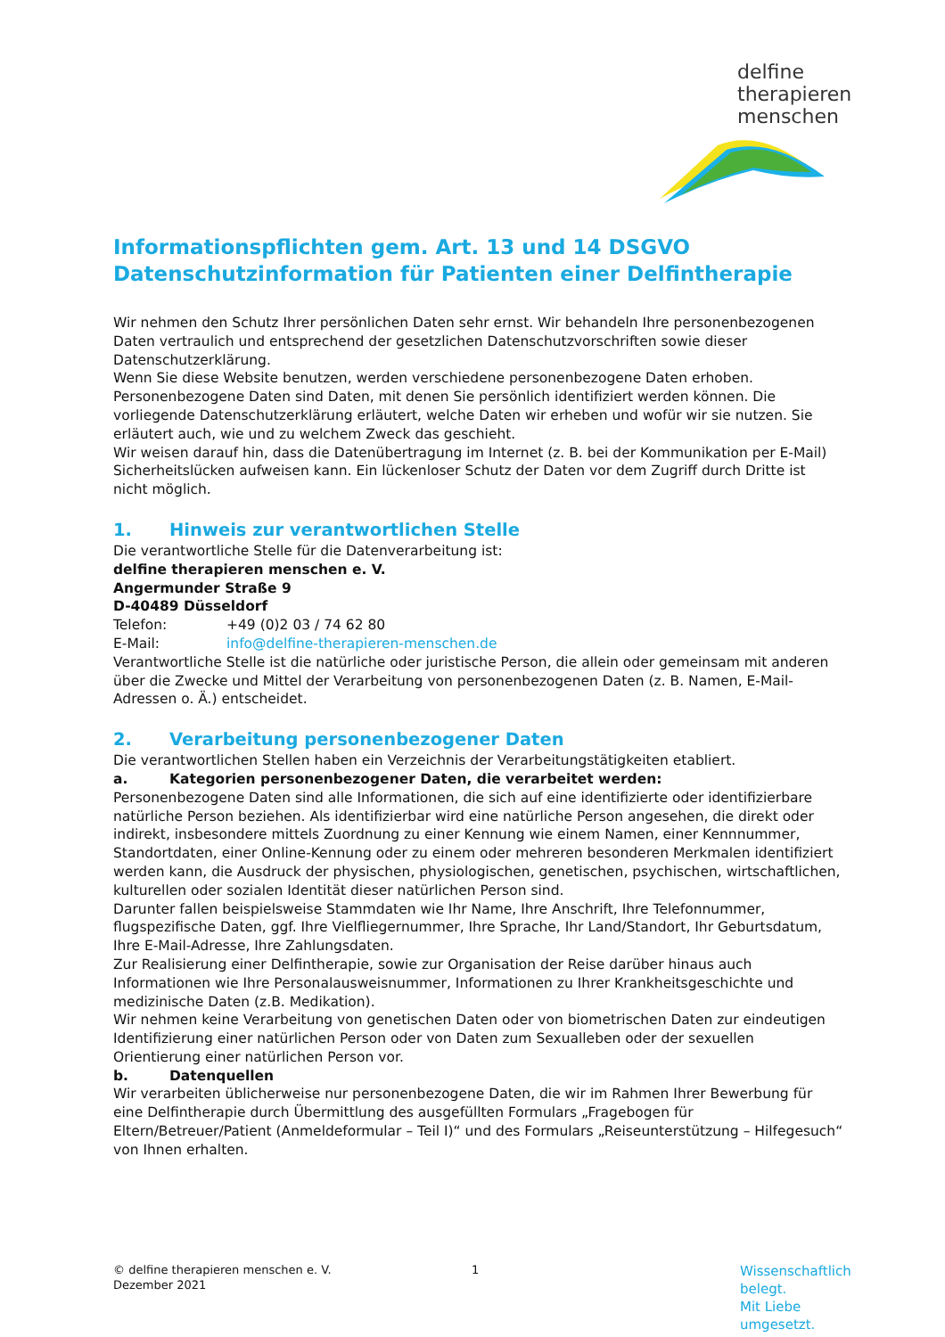delfine
therapieren
menschen
Informationspflichten gem. Art. 13 und 14 DSGVO
Datenschutzinformation für Patienten einer Delfintherapie
Wir nehmen den Schutz Ihrer persönlichen Daten sehr ernst. Wir behandeln Ihre personenbezogenen Daten vertraulich und entsprechend der gesetzlichen Datenschutzvorschriften sowie dieser Datenschutzerklärung.
Wenn Sie diese Website benutzen, werden verschiedene personenbezogene Daten erhoben. Personenbezogene Daten sind Daten, mit denen Sie persönlich identifiziert werden können. Die vorliegende Datenschutzerklärung erläutert, welche Daten wir erheben und wofür wir sie nutzen. Sie erläutert auch, wie und zu welchem Zweck das geschieht.
Wir weisen darauf hin, dass die Datenübertragung im Internet (z. B. bei der Kommunikation per E-Mail) Sicherheitslücken aufweisen kann. Ein lückenloser Schutz der Daten vor dem Zugriff durch Dritte ist nicht möglich.
1. Hinweis zur verantwortlichen Stelle
Die verantwortliche Stelle für die Datenverarbeitung ist:
delfine therapieren menschen e. V.
Angermunder Straße 9
D-40489 Düsseldorf
Telefon: +49 (0)2 03 / 74 62 80
E-Mail: info@delfine-therapieren-menschen.de
Verantwortliche Stelle ist die natürliche oder juristische Person, die allein oder gemeinsam mit anderen über die Zwecke und Mittel der Verarbeitung von personenbezogenen Daten (z. B. Namen, E-Mail-Adressen o. Ä.) entscheidet.
2. Verarbeitung personenbezogener Daten
Die verantwortlichen Stellen haben ein Verzeichnis der Verarbeitungstätigkeiten etabliert.
a. Kategorien personenbezogener Daten, die verarbeitet werden:
Personenbezogene Daten sind alle Informationen, die sich auf eine identifizierte oder identifizierbare natürliche Person beziehen. Als identifizierbar wird eine natürliche Person angesehen, die direkt oder indirekt, insbesondere mittels Zuordnung zu einer Kennung wie einem Namen, einer Kennnummer, Standortdaten, einer Online-Kennung oder zu einem oder mehreren besonderen Merkmalen identifiziert werden kann, die Ausdruck der physischen, physiologischen, genetischen, psychischen, wirtschaftlichen, kulturellen oder sozialen Identität dieser natürlichen Person sind.
Darunter fallen beispielsweise Stammdaten wie Ihr Name, Ihre Anschrift, Ihre Telefonnummer, flugspezifische Daten, ggf. Ihre Vielfliegernummer, Ihre Sprache, Ihr Land/Standort, Ihr Geburtsdatum, Ihre E-Mail-Adresse, Ihre Zahlungsdaten.
Zur Realisierung einer Delfintherapie, sowie zur Organisation der Reise darüber hinaus auch Informationen wie Ihre Personalausweisnummer, Informationen zu Ihrer Krankheitsgeschichte und medizinische Daten (z.B. Medikation).
Wir nehmen keine Verarbeitung von genetischen Daten oder von biometrischen Daten zur eindeutigen Identifizierung einer natürlichen Person oder von Daten zum Sexualleben oder der sexuellen Orientierung einer natürlichen Person vor.
b. Datenquellen
Wir verarbeiten üblicherweise nur personenbezogene Daten, die wir im Rahmen Ihrer Bewerbung für eine Delfintherapie durch Übermittlung des ausgefüllten Formulars „Fragebogen für Eltern/Betreuer/Patient (Anmeldeformular – Teil I)“ und des Formulars „Reiseunterstützung – Hilfegesuch“ von Ihnen erhalten.
© delfine therapieren menschen e. V.
Dezember 2021
1
Wissenschaftlich belegt.
Mit Liebe umgesetzt.